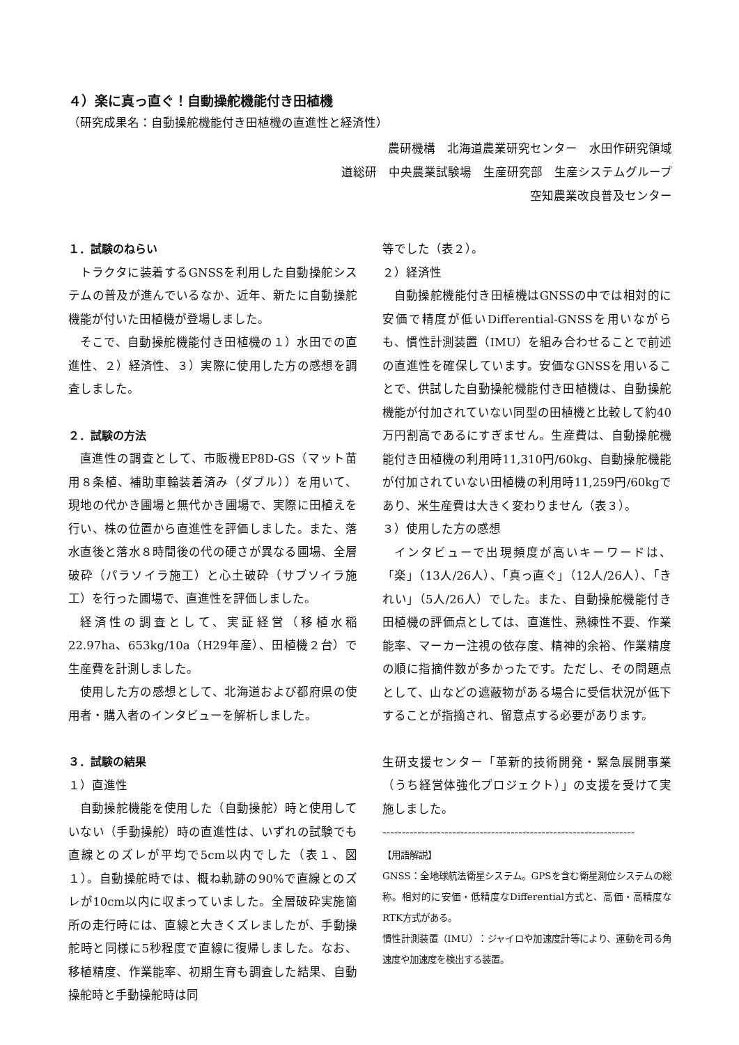４）楽に真っ直ぐ！自動操舵機能付き田植機
（研究成果名：自動操舵機能付き田植機の直進性と経済性）
農研機構　北海道農業研究センター　水田作研究領域　
道総研　中央農業試験場　生産研究部　生産システムグループ
空知農業改良普及センター
１．試験のねらい
トラクタに装着するGNSSを利用した自動操舵システムの普及が進んでいるなか、近年、新たに自動操舵機能が付いた田植機が登場しました。
そこで、自動操舵機能付き田植機の１）水田での直進性、２）経済性、３）実際に使用した方の感想を調査しました。
２．試験の方法
直進性の調査として、市販機EP8D-GS（マット苗用８条植、補助車輪装着済み（ダブル））を用いて、現地の代かき圃場と無代かき圃場で、実際に田植えを行い、株の位置から直進性を評価しました。また、落水直後と落水８時間後の代の硬さが異なる圃場、全層破砕（パラソイラ施工）と心土破砕（サブソイラ施工）を行った圃場で、直進性を評価しました。
経済性の調査として、実証経営（移植水稲22.97ha、653kg/10a（H29年産）、田植機２台）で生産費を計測しました。
使用した方の感想として、北海道および都府県の使用者・購入者のインタビューを解析しました。
３．試験の結果
１）直進性
自動操舵機能を使用した（自動操舵）時と使用していない（手動操舵）時の直進性は、いずれの試験でも直線とのズレが平均で5cm以内でした（表１、図１）。自動操舵時では、概ね軌跡の90%で直線とのズレが10cm以内に収まっていました。全層破砕実施箇所の走行時には、直線と大きくズレましたが、手動操舵時と同様に5秒程度で直線に復帰しました。なお、移植精度、作業能率、初期生育も調査した結果、自動操舵時と手動操舵時は同
等でした（表２）。
２）経済性
自動操舵機能付き田植機はGNSSの中では相対的に安価で精度が低いDifferential-GNSSを用いながらも、慣性計測装置（IMU）を組み合わせることで前述の直進性を確保しています。安価なGNSSを用いることで、供試した自動操舵機能付き田植機は、自動操舵機能が付加されていない同型の田植機と比較して約40万円割高であるにすぎません。生産費は、自動操舵機能付き田植機の利用時11,310円/60kg、自動操舵機能が付加されていない田植機の利用時11,259円/60kgであり、米生産費は大きく変わりません（表３）。
３）使用した方の感想
インタビューで出現頻度が高いキーワードは、「楽」（13人/26人）、「真っ直ぐ」（12人/26人）、「きれい」（5人/26人）でした。また、自動操舵機能付き田植機の評価点としては、直進性、熟練性不要、作業能率、マーカー注視の依存度、精神的余裕、作業精度の順に指摘件数が多かったです。ただし、その問題点として、山などの遮蔽物がある場合に受信状況が低下することが指摘され、留意点する必要があります。
生研支援センター「革新的技術開発・緊急展開事業（うち経営体強化プロジェクト）」の支援を受けて実施しました。
-----------------------------------------------------------------
【用語解説】
GNSS：全地球航法衛星システム。GPSを含む衛星測位システムの総称。相対的に安価・低精度なDifferential方式と、高価・高精度なRTK方式がある。
慣性計測装置（IMU）：ジャイロや加速度計等により、運動を司る角速度や加速度を検出する装置。